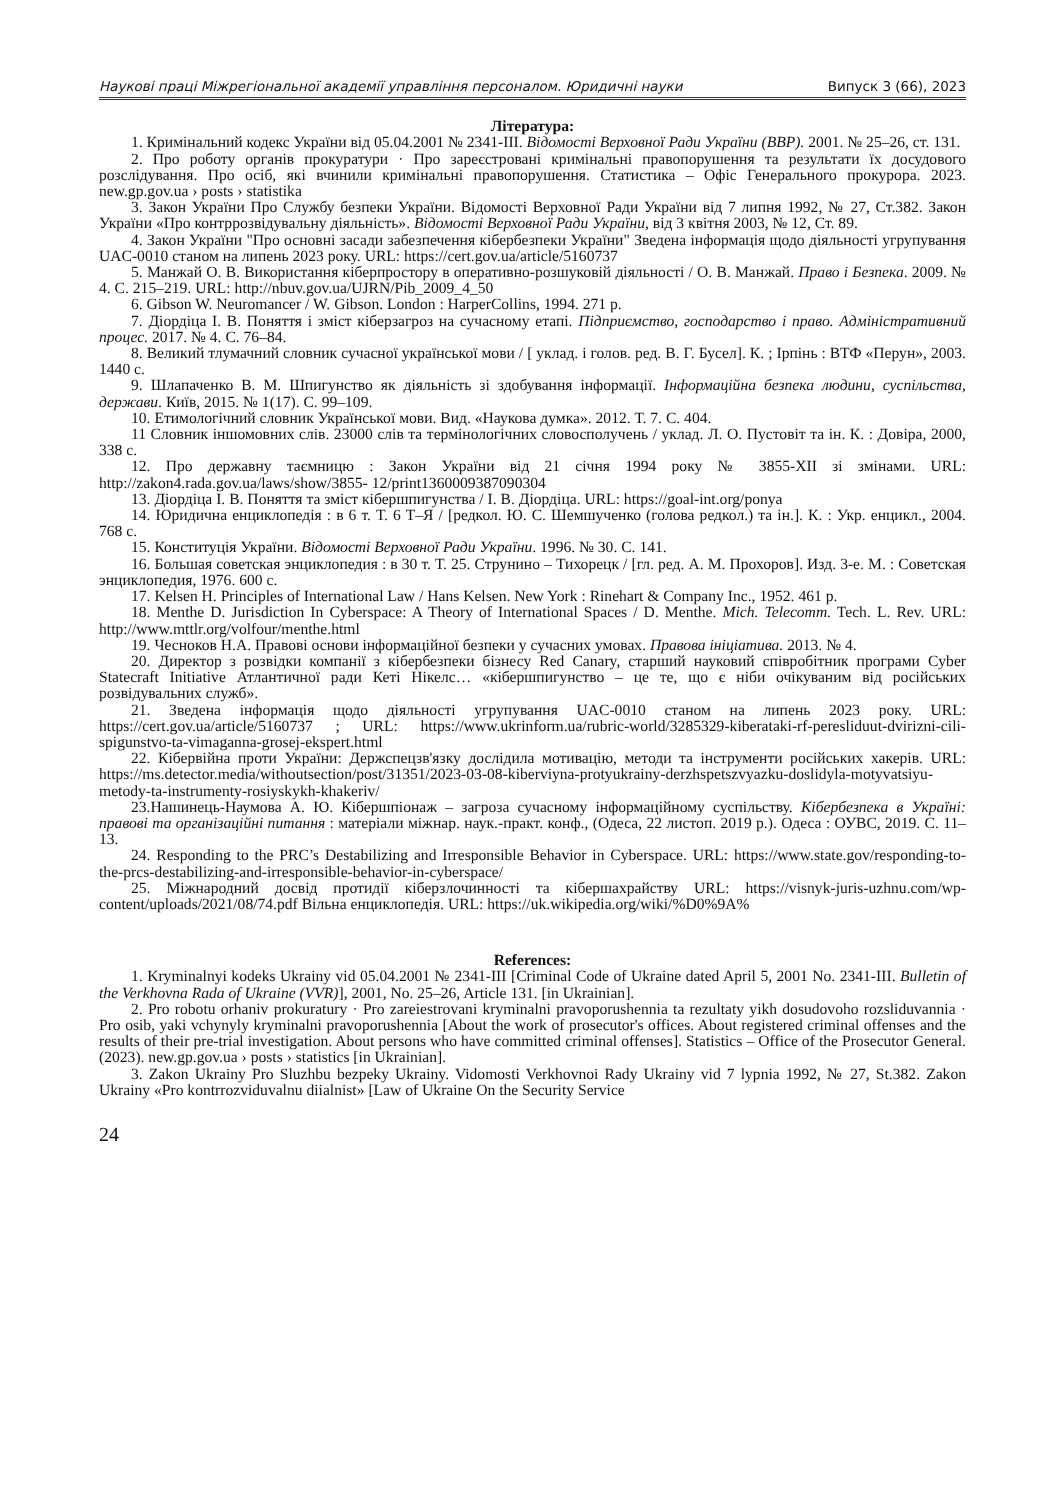Наукові праці Міжрегіональної академії управління персоналом. Юридичні науки Випуск 3 (66), 2023
Література:
1. Кримінальний кодекс України від 05.04.2001 № 2341-III. Відомості Верховної Ради України (ВВР). 2001. № 25–26, ст. 131.
2. Про роботу органів прокуратури · Про зареєстровані кримінальні правопорушення та результати їх досудового розслідування. Про осіб, які вчинили кримінальні правопорушення. Статистика – Офіс Генерального прокурора. 2023. new.gp.gov.ua › posts › statistika
3. Закон України Про Службу безпеки України. Відомості Верховної Ради України від 7 липня 1992, № 27, Ст.382. Закон України «Про контррозвідувальну діяльність». Відомості Верховної Ради України, від 3 квітня 2003, № 12, Ст. 89.
4. Закон України "Про основні засади забезпечення кібербезпеки України" Зведена інформація щодо діяльності угрупування UAC-0010 станом на липень 2023 року. URL: https://cert.gov.ua/article/5160737
5. Манжай О. В. Використання кіберпростору в оперативно-розшуковій діяльності / О. В. Манжай. Право і Безпека. 2009. № 4. С. 215–219. URL: http://nbuv.gov.ua/UJRN/Pib_2009_4_50
6. Gibson W. Neuromancer / W. Gibson. London : HarperCollins, 1994. 271 p.
7. Діордіца І. В. Поняття і зміст кіберзагроз на сучасному етапі. Підприємство, господарство і право. Адміністративний процес. 2017. № 4. С. 76–84.
8. Великий тлумачний словник сучасної української мови / [ уклад. і голов. ред. В. Г. Бусел]. К. ; Ірпінь : ВТФ «Перун», 2003. 1440 с.
9. Шлапаченко В. М. Шпигунство як діяльність зі здобування інформації. Інформаційна безпека людини, суспільства, держави. Київ, 2015. № 1(17). С. 99–109.
10. Етимологічний словник Української мови. Вид. «Наукова думка». 2012. Т. 7. С. 404.
11 Словник іншомовних слів. 23000 слів та термінологічних словосполучень / уклад. Л. О. Пустовіт та ін. К. : Довіра, 2000, 338 с.
12. Про державну таємницю : Закон України від 21 січня 1994 року № 3855-XII зі змінами. URL: http://zakon4.rada.gov.ua/laws/show/3855- 12/print1360009387090304
13. Діордіца І. В. Поняття та зміст кібершпигунства / І. В. Діордіца. URL: https://goal-int.org/ponya
14. Юридична енциклопедія : в 6 т. Т. 6 Т–Я / [редкол. Ю. С. Шемшученко (голова редкол.) та ін.]. К. : Укр. енцикл., 2004. 768 с.
15. Конституція України. Відомості Верховної Ради України. 1996. № 30. С. 141.
16. Большая советская энциклопедия : в 30 т. Т. 25. Струнино – Тихорецк / [гл. ред. А. М. Прохоров]. Изд. 3-е. М. : Советская энциклопедия, 1976. 600 с.
17. Kelsen H. Principles of International Law / Hans Kelsen. New York : Rinehart & Company Inc., 1952. 461 p.
18. Menthe D. Jurisdiction In Cyberspace: A Theory of International Spaces / D. Menthe. Mich. Telecomm. Tech. L. Rev. URL: http://www.mttlr.org/volfour/menthe.html
19. Чесноков Н.А. Правові основи інформаційної безпеки у сучасних умовах. Правова ініціатива. 2013. № 4.
20. Директор з розвідки компанії з кібербезпеки бізнесу Red Canary, старший науковий співробітник програми Cyber Statecraft Initiative Атлантичної ради Кеті Нікелс… «кібершпигунство – це те, що є ніби очікуваним від російських розвідувальних служб».
21. Зведена інформація щодо діяльності угрупування UAC-0010 станом на липень 2023 року. URL: https://cert.gov.ua/article/5160737 ; URL: https://www.ukrinform.ua/rubric-world/3285329-kiberataki-rf-peresliduut-dvirizni-cili-spigunstvo-ta-vimaganna-grosej-ekspert.html
22. Кібервійна проти України: Держспецзв'язку дослідила мотивацію, методи та інструменти російських хакерів. URL: https://ms.detector.media/withoutsection/post/31351/2023-03-08-kiberviyna-protyukrainy-derzhspetszvyazku-doslidyla-motyvatsiyu-metody-ta-instrumenty-rosiyskykh-khakeriv/
23.Нашинець-Наумова А. Ю. Кібершпіонаж – загроза сучасному інформаційному суспільству. Кібербезпека в Україні: правові та організаційні питання : матеріали міжнар. наук.-практ. конф., (Одеса, 22 листоп. 2019 р.). Одеса : ОУВС, 2019. С. 11–13.
24. Responding to the PRC’s Destabilizing and Irresponsible Behavior in Cyberspace. URL: https://www.state.gov/responding-to-the-prcs-destabilizing-and-irresponsible-behavior-in-cyberspace/
25. Міжнародний досвід протидії кіберзлочинності та кібершахрайству URL: https://visnyk-juris-uzhnu.com/wp-content/uploads/2021/08/74.pdf Вільна енциклопедія. URL: https://uk.wikipedia.org/wiki/%D0%9A%
References:
1. Kryminalnyi kodeks Ukrainy vid 05.04.2001 № 2341-III [Criminal Code of Ukraine dated April 5, 2001 No. 2341-III. Bulletin of the Verkhovna Rada of Ukraine (VVR)], 2001, No. 25–26, Article 131. [in Ukrainian].
2. Pro robotu orhaniv prokuratury · Pro zareiestrovani kryminalni pravoporushennia ta rezultaty yikh dosudovoho rozsliduvannia · Pro osib, yaki vchynyly kryminalni pravoporushennia [About the work of prosecutor's offices. About registered criminal offenses and the results of their pre-trial investigation. About persons who have committed criminal offenses]. Statistics – Office of the Prosecutor General. (2023). new.gp.gov.ua › posts › statistics [in Ukrainian].
3. Zakon Ukrainy Pro Sluzhbu bezpeky Ukrainy. Vidomosti Verkhovnoi Rady Ukrainy vid 7 lypnia 1992, № 27, St.382. Zakon Ukrainy «Pro kontrrozviduvalnu diialnist» [Law of Ukraine On the Security Service
24